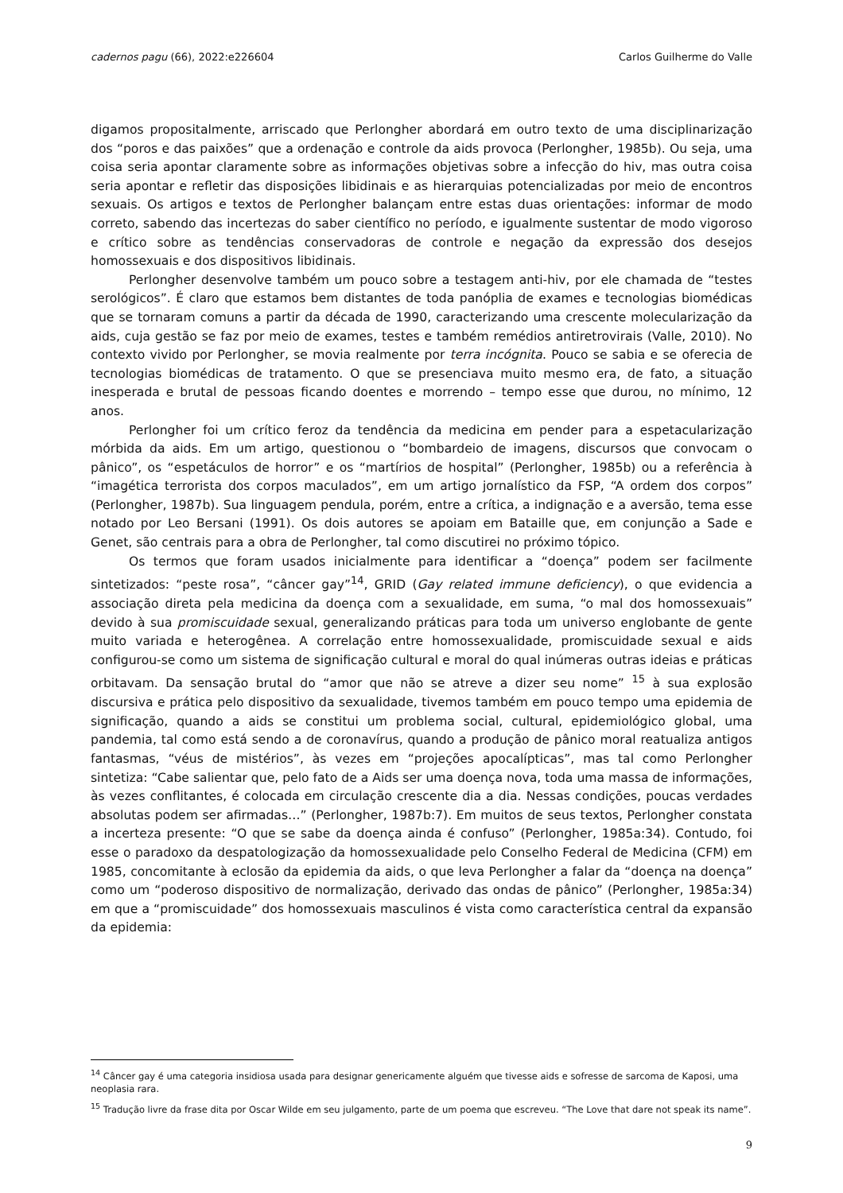cadernos pagu (66), 2022:e226604 Carlos Guilherme do Valle
digamos propositalmente, arriscado que Perlongher abordará em outro texto de uma disciplinarização dos “poros e das paixões” que a ordenação e controle da aids provoca (Perlongher, 1985b). Ou seja, uma coisa seria apontar claramente sobre as informações objetivas sobre a infecção do hiv, mas outra coisa seria apontar e refletir das disposições libidinais e as hierarquias potencializadas por meio de encontros sexuais. Os artigos e textos de Perlongher balançam entre estas duas orientações: informar de modo correto, sabendo das incertezas do saber científico no período, e igualmente sustentar de modo vigoroso e crítico sobre as tendências conservadoras de controle e negação da expressão dos desejos homossexuais e dos dispositivos libidinais.
Perlongher desenvolve também um pouco sobre a testagem anti-hiv, por ele chamada de “testes serológicos”. É claro que estamos bem distantes de toda panóplia de exames e tecnologias biomédicas que se tornaram comuns a partir da década de 1990, caracterizando uma crescente molecularização da aids, cuja gestão se faz por meio de exames, testes e também remédios antiretrovirais (Valle, 2010). No contexto vivido por Perlongher, se movia realmente por terra incógnita. Pouco se sabia e se oferecia de tecnologias biomédicas de tratamento. O que se presenciava muito mesmo era, de fato, a situação inesperada e brutal de pessoas ficando doentes e morrendo – tempo esse que durou, no mínimo, 12 anos.
Perlongher foi um crítico feroz da tendência da medicina em pender para a espetacularização mórbida da aids. Em um artigo, questionou o “bombardeio de imagens, discursos que convocam o pânico”, os “espetáculos de horror” e os “martírios de hospital” (Perlongher, 1985b) ou a referência à “imagética terrorista dos corpos maculados”, em um artigo jornalístico da FSP, “A ordem dos corpos” (Perlongher, 1987b). Sua linguagem pendula, porém, entre a crítica, a indignação e a aversão, tema esse notado por Leo Bersani (1991). Os dois autores se apoiam em Bataille que, em conjunção a Sade e Genet, são centrais para a obra de Perlongher, tal como discutirei no próximo tópico.
Os termos que foram usados inicialmente para identificar a “doença” podem ser facilmente sintetizados: “peste rosa”, “câncer gay”<sup>14</sup>, GRID (Gay related immune deficiency), o que evidencia a associação direta pela medicina da doença com a sexualidade, em suma, “o mal dos homossexuais” devido à sua promiscuidade sexual, generalizando práticas para toda um universo englobante de gente muito variada e heterogênea. A correlação entre homossexualidade, promiscuidade sexual e aids configurou-se como um sistema de significação cultural e moral do qual inúmeras outras ideias e práticas orbitavam. Da sensação brutal do “amor que não se atreve a dizer seu nome” <sup>15</sup> à sua explosão discursiva e prática pelo dispositivo da sexualidade, tivemos também em pouco tempo uma epidemia de significação, quando a aids se constitui um problema social, cultural, epidemiológico global, uma pandemia, tal como está sendo a de coronavírus, quando a produção de pânico moral reatualiza antigos fantasmas, “véus de mistérios”, às vezes em “projeções apocalípticas”, mas tal como Perlongher sintetiza: “Cabe salientar que, pelo fato de a Aids ser uma doença nova, toda uma massa de informações, às vezes conflitantes, é colocada em circulação crescente dia a dia. Nessas condições, poucas verdades absolutas podem ser afirmadas…” (Perlongher, 1987b:7). Em muitos de seus textos, Perlongher constata a incerteza presente: “O que se sabe da doença ainda é confuso” (Perlongher, 1985a:34). Contudo, foi esse o paradoxo da despatologização da homossexualidade pelo Conselho Federal de Medicina (CFM) em 1985, concomitante à eclosão da epidemia da aids, o que leva Perlongher a falar da “doença na doença” como um “poderoso dispositivo de normalização, derivado das ondas de pânico” (Perlongher, 1985a:34) em que a “promiscuidade” dos homossexuais masculinos é vista como característica central da expansão da epidemia:
<sup>14</sup> Câncer gay é uma categoria insidiosa usada para designar genericamente alguém que tivesse aids e sofresse de sarcoma de Kaposi, uma neoplasia rara.
<sup>15</sup> Tradução livre da frase dita por Oscar Wilde em seu julgamento, parte de um poema que escreveu. “The Love that dare not speak its name”.
9